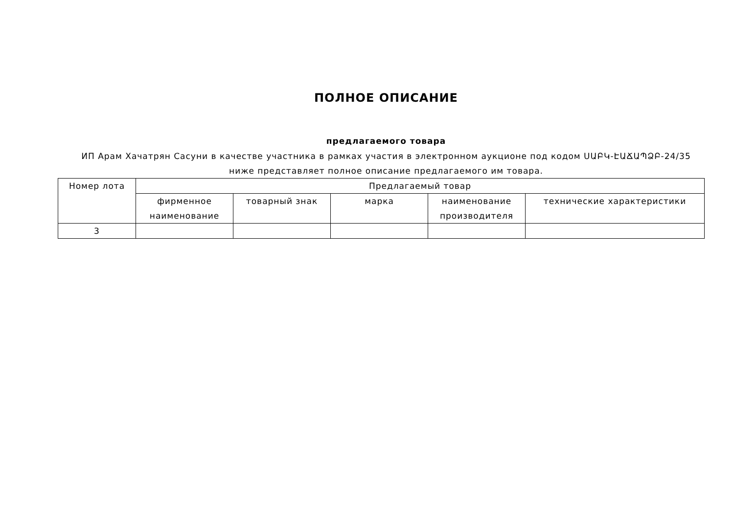ПОЛНОЕ ОПИСАНИЕ
предлагаемого товара
ИП Арам Хачатрян Сасуни в качестве участника в рамках участия в электронном аукционе под кодом ՍԱԲԿ-ԷԱՃԱՊՁԲ-24/35 ниже представляет полное описание предлагаемого им товара.
| Номер лота | Предлагаемый товар | | | | |
| --- | --- | --- | --- | --- | --- |
| | фирменное наименование | товарный знак | марка | наименование производителя | технические характеристики |
| 3 | | | | | |